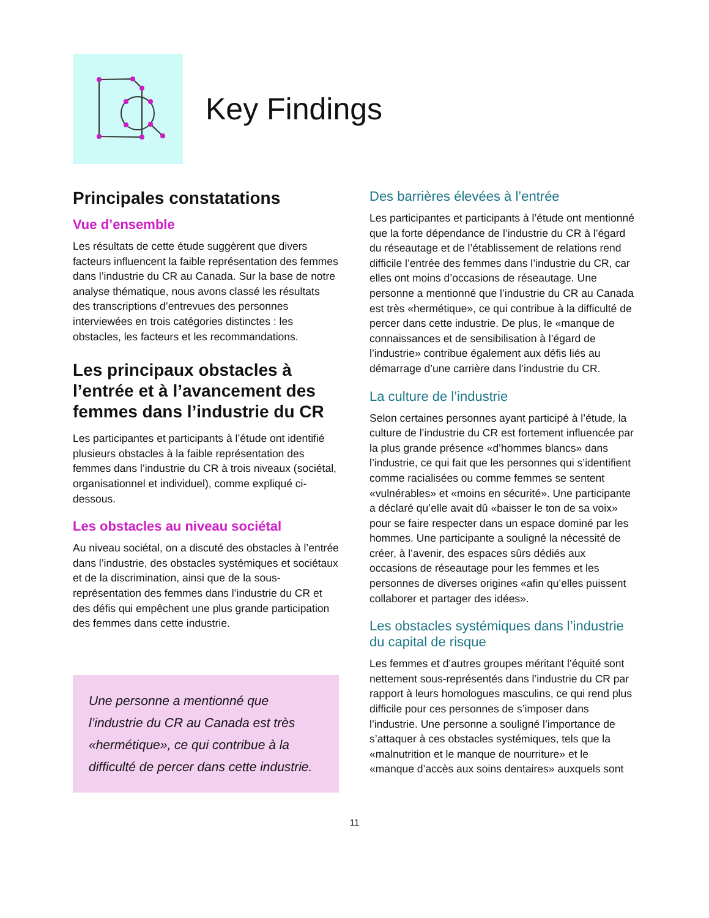Key Findings
Principales constatations
Vue d’ensemble
Les résultats de cette étude suggèrent que divers facteurs influencent la faible représentation des femmes dans l’industrie du CR au Canada. Sur la base de notre analyse thématique, nous avons classé les résultats des transcriptions d’entrevues des personnes interviewées en trois catégories distinctes : les obstacles, les facteurs et les recommandations.
Les principaux obstacles à l’entrée et à l’avancement des femmes dans l’industrie du CR
Les participantes et participants à l’étude ont identifié plusieurs obstacles à la faible représentation des femmes dans l’industrie du CR à trois niveaux (sociétal, organisationnel et individuel), comme expliqué ci-dessous.
Les obstacles au niveau sociétal
Au niveau sociétal, on a discuté des obstacles à l’entrée dans l’industrie, des obstacles systémiques et sociétaux et de la discrimination, ainsi que de la sous-représentation des femmes dans l’industrie du CR et des défis qui empêchent une plus grande participation des femmes dans cette industrie.
Une personne a mentionné que l’industrie du CR au Canada est très «hermétique», ce qui contribue à la difficulté de percer dans cette industrie.
Des barrières élevées à l’entrée
Les participantes et participants à l’étude ont mentionné que la forte dépendance de l’industrie du CR à l’égard du réseautage et de l’établissement de relations rend difficile l’entrée des femmes dans l’industrie du CR, car elles ont moins d’occasions de réseautage. Une personne a mentionné que l’industrie du CR au Canada est très «hermétique», ce qui contribue à la difficulté de percer dans cette industrie. De plus, le «manque de connaissances et de sensibilisation à l’égard de l’industrie» contribue également aux défis liés au démarrage d’une carrière dans l’industrie du CR.
La culture de l’industrie
Selon certaines personnes ayant participé à l’étude, la culture de l’industrie du CR est fortement influencée par la plus grande présence «d’hommes blancs» dans l’industrie, ce qui fait que les personnes qui s’identifient comme racialisées ou comme femmes se sentent «vulnérables» et «moins en sécurité». Une participante a déclaré qu’elle avait dû «baisser le ton de sa voix» pour se faire respecter dans un espace dominé par les hommes. Une participante a souligné la nécessité de créer, à l’avenir, des espaces sûrs dédiés aux occasions de réseautage pour les femmes et les personnes de diverses origines «afin qu’elles puissent collaborer et partager des idées».
Les obstacles systémiques dans l’industrie du capital de risque
Les femmes et d’autres groupes méritant l’équité sont nettement sous-représentés dans l’industrie du CR par rapport à leurs homologues masculins, ce qui rend plus difficile pour ces personnes de s’imposer dans l’industrie. Une personne a souligné l’importance de s’attaquer à ces obstacles systémiques, tels que la «malnutrition et le manque de nourriture» et le «manque d’accès aux soins dentaires» auxquels sont
11